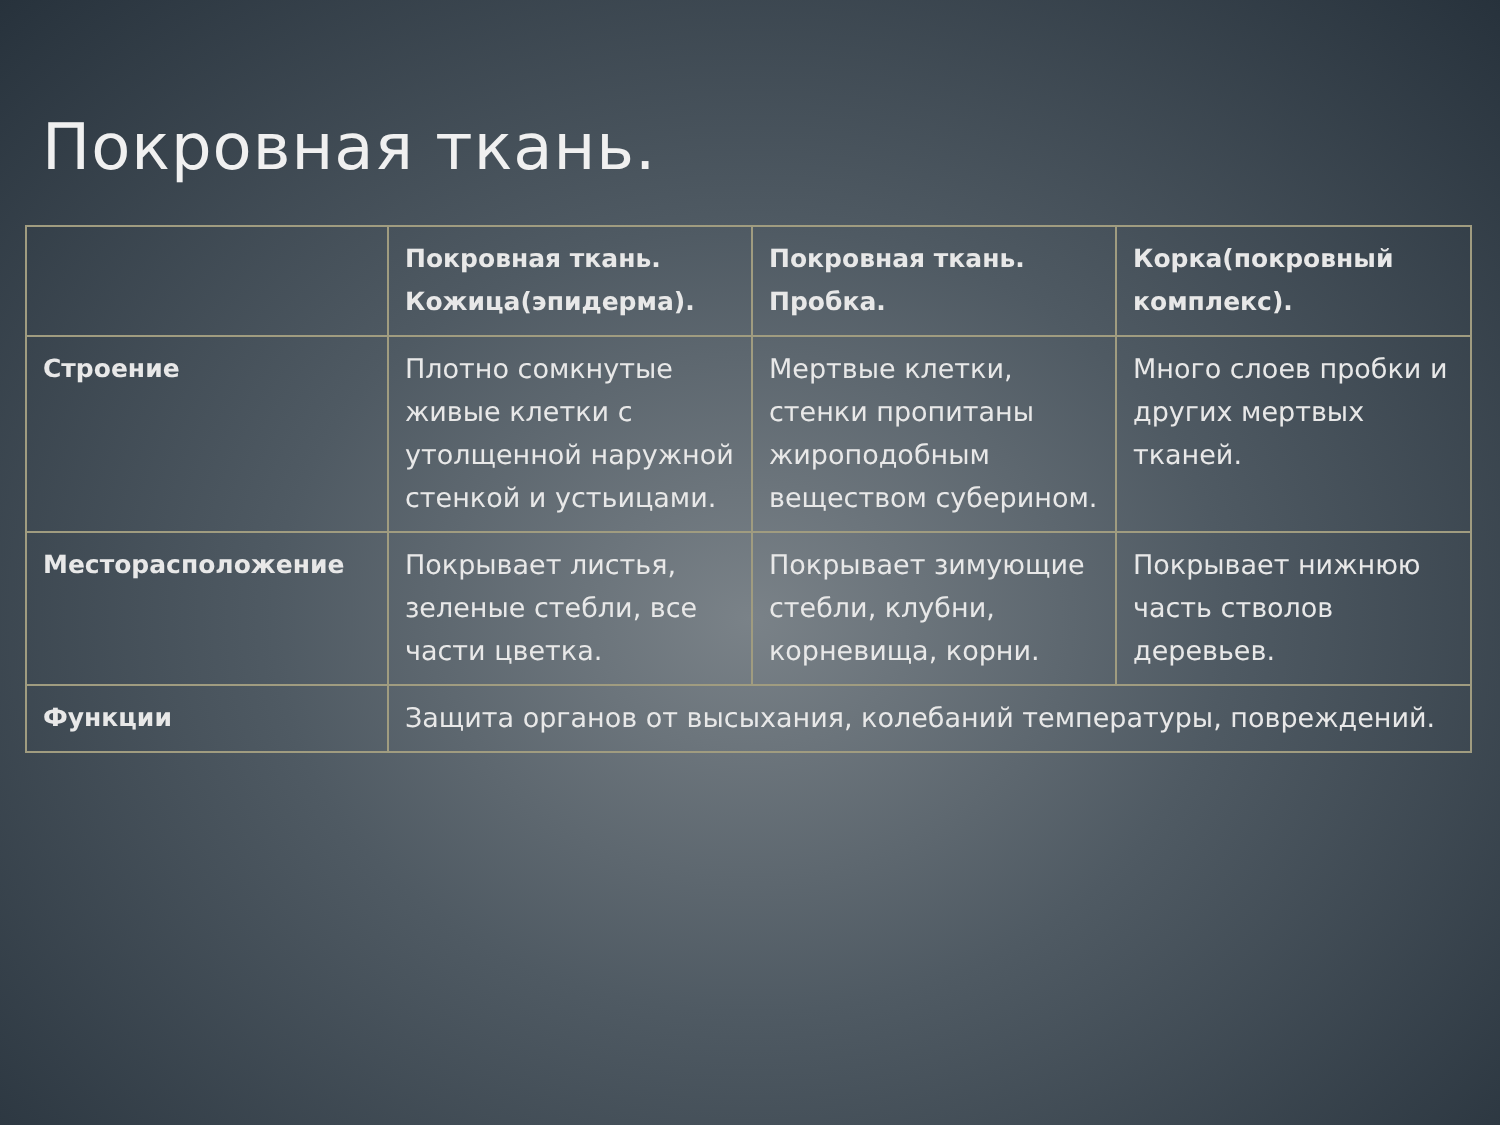Покровная ткань.
| | Покровная ткань. Кожица(эпидерма). | Покровная ткань. Пробка. | Корка(покровный комплекс). |
| --- | --- | --- | --- |
| Строение | Плотно сомкнутые живые клетки с утолщенной наружной стенкой и устьицами. | Мертвые клетки, стенки пропитаны жироподобным веществом суберином. | Много слоев пробки и других мертвых тканей. |
| Месторасположение | Покрывает листья, зеленые стебли, все части цветка. | Покрывает зимующие стебли, клубни, корневища, корни. | Покрывает нижнюю часть стволов деревьев. |
| Функции | Защита органов от высыхания, колебаний температуры, повреждений. | | |